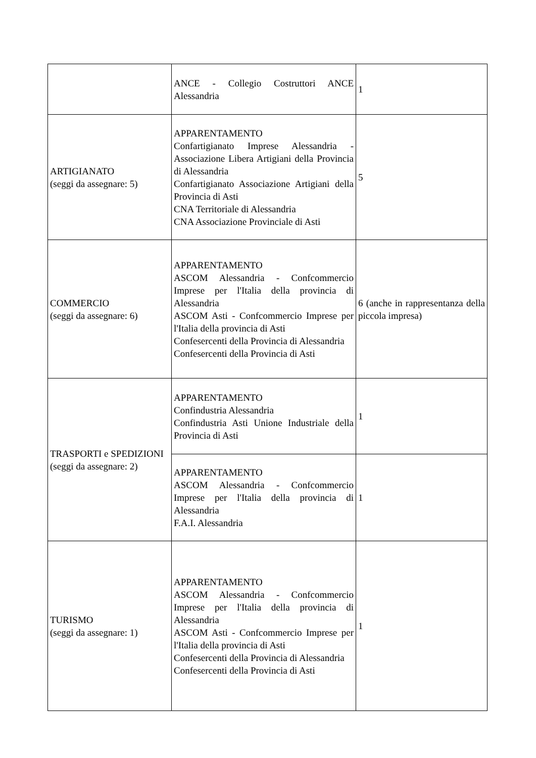| | ANCE - Collegio Costruttori ANCE Alessandria | 1 |
| ARTIGIANATO (seggi da assegnare: 5) | APPARENTAMENTO Confartigianato Imprese Alessandria - Associazione Libera Artigiani della Provincia di Alessandria Confartigianato Associazione Artigiani della Provincia di Asti CNA Territoriale di Alessandria CNA Associazione Provinciale di Asti | 5 |
| COMMERCIO (seggi da assegnare: 6) | APPARENTAMENTO ASCOM Alessandria - Confcommercio Imprese per l'Italia della provincia di Alessandria ASCOM Asti - Confcommercio Imprese per l'Italia della provincia di Asti Confesercenti della Provincia di Alessandria Confesercenti della Provincia di Asti | 6 (anche in rappresentanza della piccola impresa) |
| TRASPORTI e SPEDIZIONI (seggi da assegnare: 2) | APPARENTAMENTO Confindustria Alessandria Confindustria Asti Unione Industriale della Provincia di Asti | 1 |
| | APPARENTAMENTO ASCOM Alessandria - Confcommercio Imprese per l'Italia della provincia di Alessandria F.A.I. Alessandria | 1 |
| TURISMO (seggi da assegnare: 1) | APPARENTAMENTO ASCOM Alessandria - Confcommercio Imprese per l'Italia della provincia di Alessandria ASCOM Asti - Confcommercio Imprese per l'Italia della provincia di Asti Confesercenti della Provincia di Alessandria Confesercenti della Provincia di Asti | 1 |